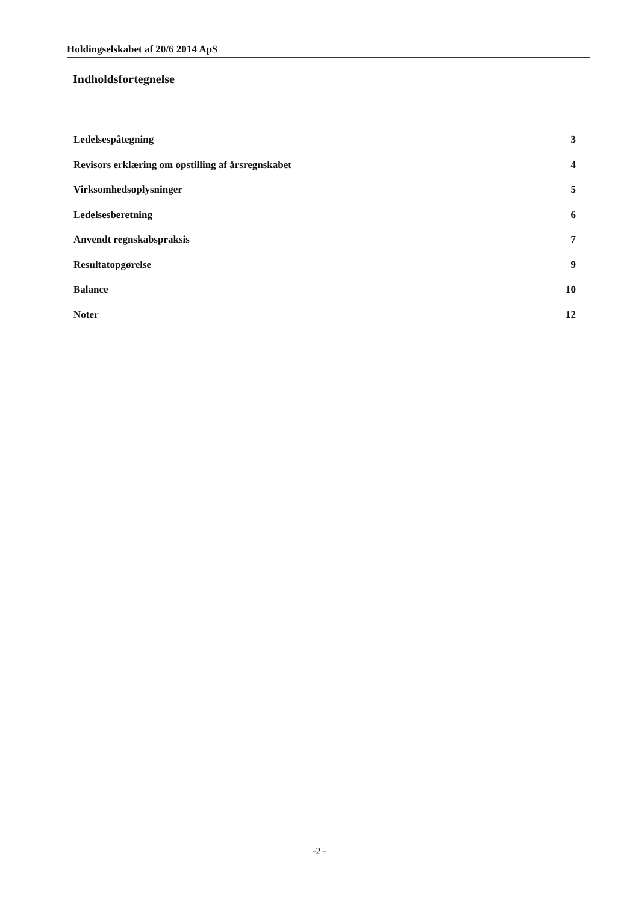Holdingselskabet af 20/6 2014 ApS
Indholdsfortegnelse
Ledelsespåtegning 3
Revisors erklæring om opstilling af årsregnskabet 4
Virksomhedsoplysninger 5
Ledelsesberetning 6
Anvendt regnskabspraksis 7
Resultatopgørelse 9
Balance 10
Noter 12
-2 -